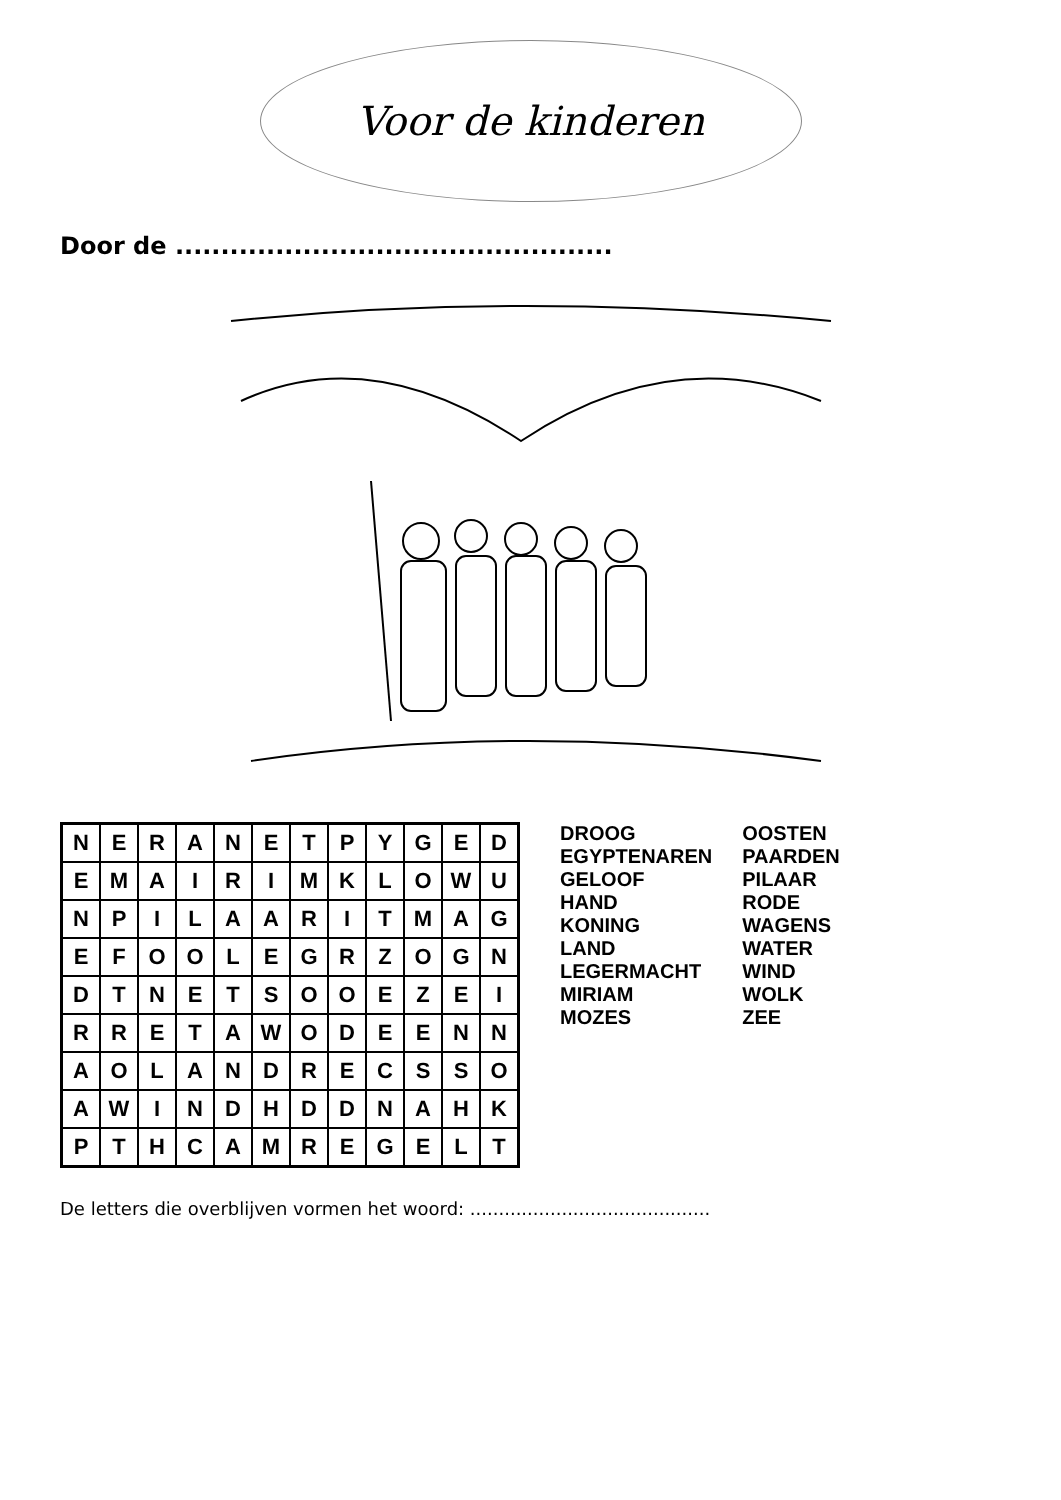Voor de kinderen
Door de ................................................
| N | E | R | A | N | E | T | P | Y | G | E | D |
| E | M | A | I | R | I | M | K | L | O | W | U |
| N | P | I | L | A | A | R | I | T | M | A | G |
| E | F | O | O | L | E | G | R | Z | O | G | N |
| D | T | N | E | T | S | O | O | E | Z | E | I |
| R | R | E | T | A | W | O | D | E | E | N | N |
| A | O | L | A | N | D | R | E | C | S | S | O |
| A | W | I | N | D | H | D | D | N | A | H | K |
| P | T | H | C | A | M | R | E | G | E | L | T |
DROOG
EGYPTENAREN
GELOOF
HAND
KONING
LAND
LEGERMACHT
MIRIAM
MOZES
OOSTEN
PAARDEN
PILAAR
RODE
WAGENS
WATER
WIND
WOLK
ZEE
De letters die overblijven vormen het woord: ..........................................